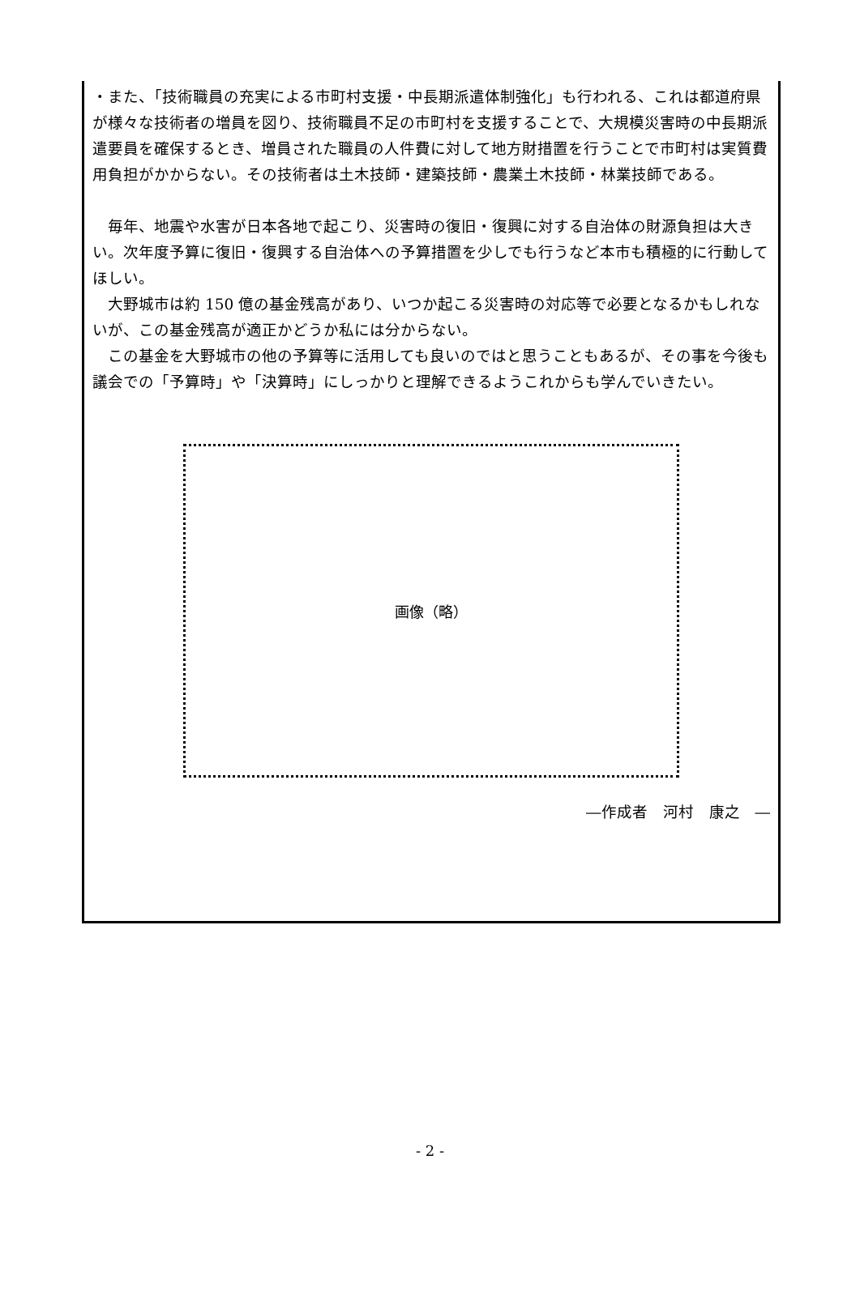・また、「技術職員の充実による市町村支援・中長期派遣体制強化」も行われる、これは都道府県が様々な技術者の増員を図り、技術職員不足の市町村を支援することで、大規模災害時の中長期派遣要員を確保するとき、増員された職員の人件費に対して地方財措置を行うことで市町村は実質費用負担がかからない。その技術者は土木技師・建築技師・農業土木技師・林業技師である。
　毎年、地震や水害が日本各地で起こり、災害時の復旧・復興に対する自治体の財源負担は大きい。次年度予算に復旧・復興する自治体への予算措置を少しでも行うなど本市も積極的に行動してほしい。
　大野城市は約 150 億の基金残高があり、いつか起こる災害時の対応等で必要となるかもしれないが、この基金残高が適正かどうか私には分からない。
　この基金を大野城市の他の予算等に活用しても良いのではと思うこともあるが、その事を今後も議会での「予算時」や「決算時」にしっかりと理解できるようこれからも学んでいきたい。
画像（略）
―作成者　河村　康之　―
- 2 -